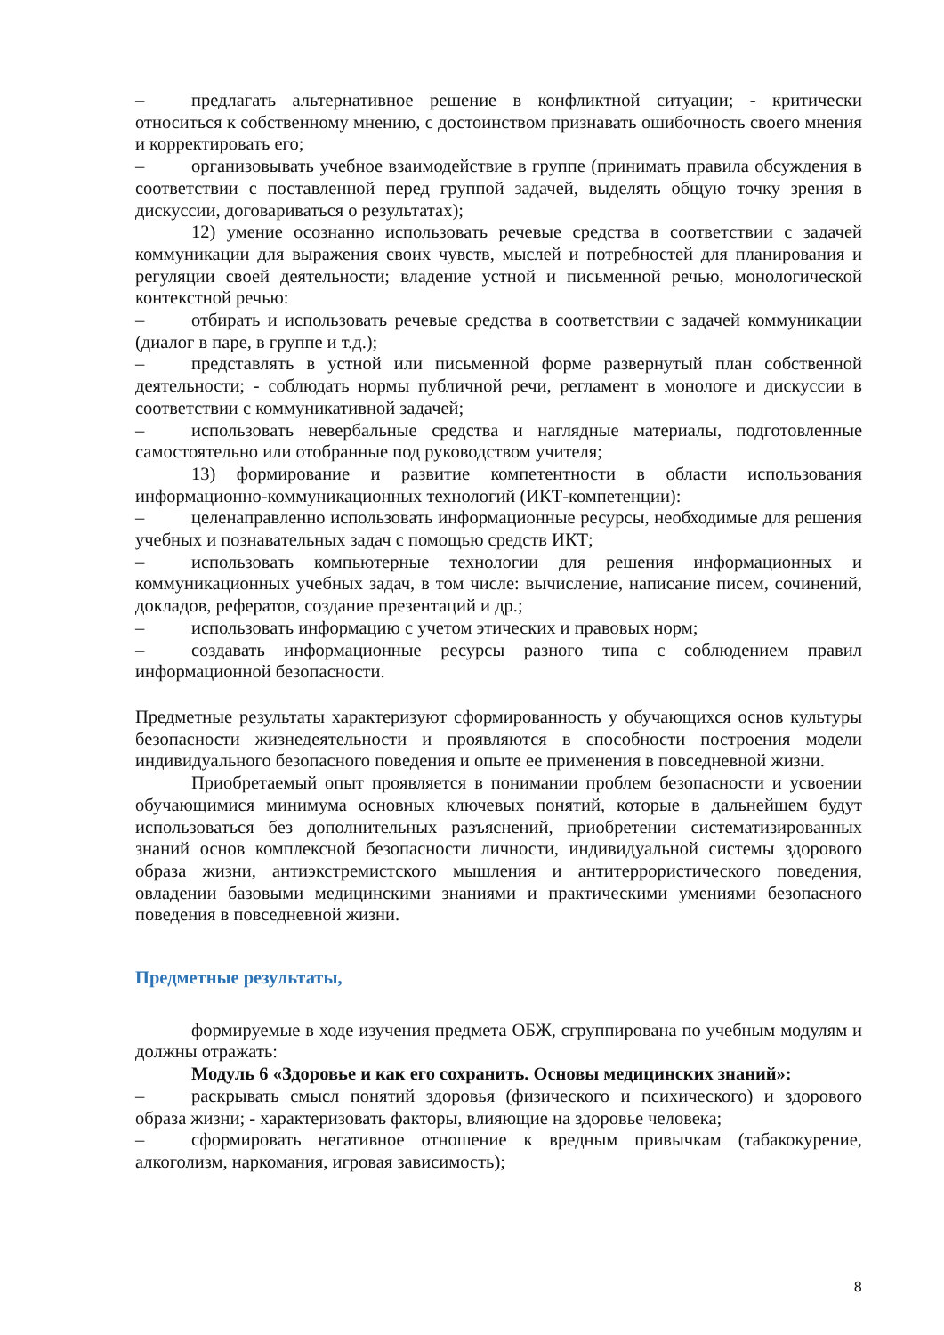– предлагать альтернативное решение в конфликтной ситуации; - критически относиться к собственному мнению, с достоинством признавать ошибочность своего мнения и корректировать его;
– организовывать учебное взаимодействие в группе (принимать правила обсуждения в соответствии с поставленной перед группой задачей, выделять общую точку зрения в дискуссии, договариваться о результатах);
12) умение осознанно использовать речевые средства в соответствии с задачей коммуникации для выражения своих чувств, мыслей и потребностей для планирования и регуляции своей деятельности; владение устной и письменной речью, монологической контекстной речью:
– отбирать и использовать речевые средства в соответствии с задачей коммуникации (диалог в паре, в группе и т.д.);
– представлять в устной или письменной форме развернутый план собственной деятельности; - соблюдать нормы публичной речи, регламент в монологе и дискуссии в соответствии с коммуникативной задачей;
– использовать невербальные средства и наглядные материалы, подготовленные самостоятельно или отобранные под руководством учителя;
13) формирование и развитие компетентности в области использования информационно-коммуникационных технологий (ИКТ-компетенции):
– целенаправленно использовать информационные ресурсы, необходимые для решения учебных и познавательных задач с помощью средств ИКТ;
– использовать компьютерные технологии для решения информационных и коммуникационных учебных задач, в том числе: вычисление, написание писем, сочинений, докладов, рефератов, создание презентаций и др.;
– использовать информацию с учетом этических и правовых норм;
– создавать информационные ресурсы разного типа с соблюдением правил информационной безопасности.
Предметные результаты характеризуют сформированность у обучающихся основ культуры безопасности жизнедеятельности и проявляются в способности построения модели индивидуального безопасного поведения и опыте ее применения в повседневной жизни.
Приобретаемый опыт проявляется в понимании проблем безопасности и усвоении обучающимися минимума основных ключевых понятий, которые в дальнейшем будут использоваться без дополнительных разъяснений, приобретении систематизированных знаний основ комплексной безопасности личности, индивидуальной системы здорового образа жизни, антиэкстремистского мышления и антитеррористического поведения, овладении базовыми медицинскими знаниями и практическими умениями безопасного поведения в повседневной жизни.
Предметные результаты,
формируемые в ходе изучения предмета ОБЖ, сгруппирована по учебным модулям и должны отражать:
Модуль 6 «Здоровье и как его сохранить. Основы медицинских знаний»:
– раскрывать смысл понятий здоровья (физического и психического) и здорового образа жизни; - характеризовать факторы, влияющие на здоровье человека;
– сформировать негативное отношение к вредным привычкам (табакокурение, алкоголизм, наркомания, игровая зависимость);
8